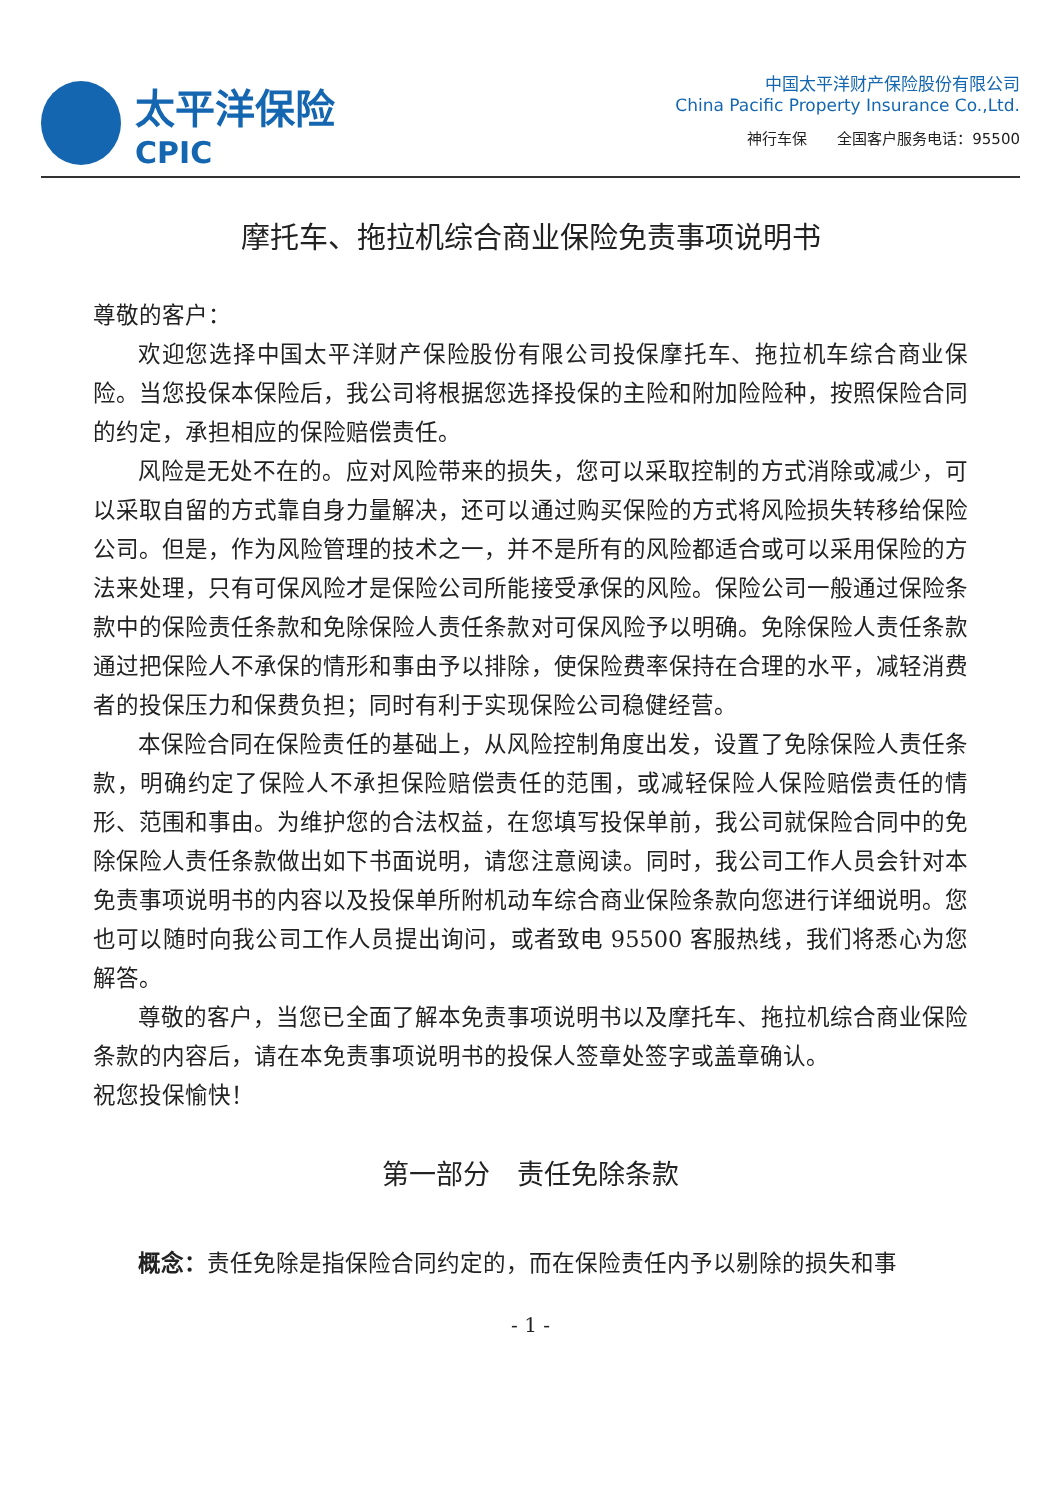太平洋保险
CPIC
中国太平洋财产保险股份有限公司
China Pacific Property Insurance Co.,Ltd.
神行车保　　全国客户服务电话：95500
摩托车、拖拉机综合商业保险免责事项说明书
尊敬的客户：
欢迎您选择中国太平洋财产保险股份有限公司投保摩托车、拖拉机车综合商业保险。当您投保本保险后，我公司将根据您选择投保的主险和附加险险种，按照保险合同的约定，承担相应的保险赔偿责任。
风险是无处不在的。应对风险带来的损失，您可以采取控制的方式消除或减少，可以采取自留的方式靠自身力量解决，还可以通过购买保险的方式将风险损失转移给保险公司。但是，作为风险管理的技术之一，并不是所有的风险都适合或可以采用保险的方法来处理，只有可保风险才是保险公司所能接受承保的风险。保险公司一般通过保险条款中的保险责任条款和免除保险人责任条款对可保风险予以明确。免除保险人责任条款通过把保险人不承保的情形和事由予以排除，使保险费率保持在合理的水平，减轻消费者的投保压力和保费负担；同时有利于实现保险公司稳健经营。
本保险合同在保险责任的基础上，从风险控制角度出发，设置了免除保险人责任条款，明确约定了保险人不承担保险赔偿责任的范围，或减轻保险人保险赔偿责任的情形、范围和事由。为维护您的合法权益，在您填写投保单前，我公司就保险合同中的免除保险人责任条款做出如下书面说明，请您注意阅读。同时，我公司工作人员会针对本免责事项说明书的内容以及投保单所附机动车综合商业保险条款向您进行详细说明。您也可以随时向我公司工作人员提出询问，或者致电 95500 客服热线，我们将悉心为您解答。
尊敬的客户，当您已全面了解本免责事项说明书以及摩托车、拖拉机综合商业保险条款的内容后，请在本免责事项说明书的投保人签章处签字或盖章确认。
祝您投保愉快！
第一部分　责任免除条款
概念：责任免除是指保险合同约定的，而在保险责任内予以剔除的损失和事
- 1 -